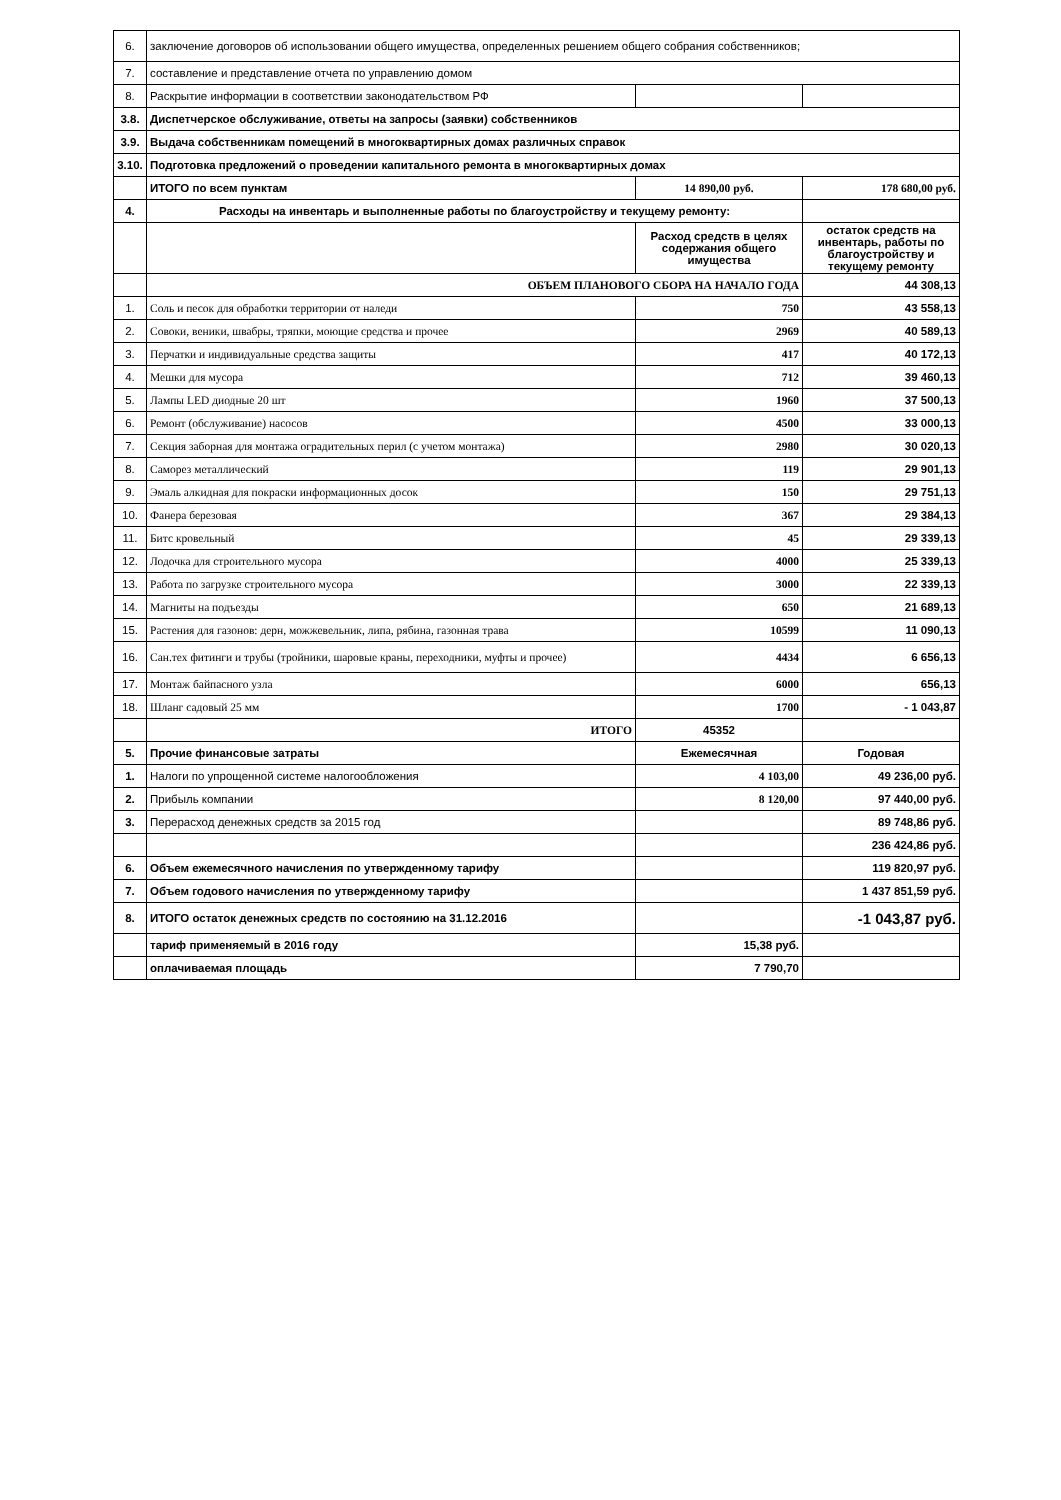| 6. | заключение договоров об использовании общего имущества, определенных решением общего собрания собственников; | | |
| 7. | составление и представление отчета по управлению домом | | |
| 8. | Раскрытие информации в соответствии законодательством РФ | | |
| 3.8. | Диспетчерское обслуживание, ответы на запросы (заявки) собственников | | |
| 3.9. | Выдача собственникам помещений в многоквартирных домах различных справок | | |
| 3.10. | Подготовка предложений о проведении капитального ремонта в многоквартирных домах | | |
| | ИТОГО по всем пунктам | 14 890,00 руб. | 178 680,00 руб. |
| 4. | Расходы на инвентарь и выполненные работы по благоустройству и текущему ремонту: | | |
| | | Расход средств в целях содержания общего имущества | остаток средств на инвентарь, работы по благоустройству и текущему ремонту |
| | ОБЪЕМ ПЛАНОВОГО СБОРА НА НАЧАЛО ГОДА | | 44 308,13 |
| 1. | Соль и песок для обработки территории от наледи | 750 | 43 558,13 |
| 2. | Совоки, веники, швабры, тряпки, моющие средства и прочее | 2969 | 40 589,13 |
| 3. | Перчатки и индивидуальные средства защиты | 417 | 40 172,13 |
| 4. | Мешки для мусора | 712 | 39 460,13 |
| 5. | Лампы LED диодные 20 шт | 1960 | 37 500,13 |
| 6. | Ремонт (обслуживание) насосов | 4500 | 33 000,13 |
| 7. | Секция заборная для монтажа оградительных перил (с учетом монтажа) | 2980 | 30 020,13 |
| 8. | Саморез металлический | 119 | 29 901,13 |
| 9. | Эмаль алкидная для покраски информационных досок | 150 | 29 751,13 |
| 10. | Фанера березовая | 367 | 29 384,13 |
| 11. | Битс кровельный | 45 | 29 339,13 |
| 12. | Лодочка для строительного мусора | 4000 | 25 339,13 |
| 13. | Работа по загрузке строительного мусора | 3000 | 22 339,13 |
| 14. | Магниты на подъезды | 650 | 21 689,13 |
| 15. | Растения для газонов: дерн, можжевельник, липа, рябина, газонная трава | 10599 | 11 090,13 |
| 16. | Сан.тех фитинги и трубы (тройники, шаровые краны, переходники, муфты и прочее) | 4434 | 6 656,13 |
| 17. | Монтаж байпасного узла | 6000 | 656,13 |
| 18. | Шланг садовый 25 мм | 1700 | - 1 043,87 |
| | ИТОГО | 45352 | |
| 5. | Прочие финансовые затраты | Ежемесячная | Годовая |
| 1. | Налоги по упрощенной системе налогообложения | 4 103,00 | 49 236,00 руб. |
| 2. | Прибыль компании | 8 120,00 | 97 440,00 руб. |
| 3. | Перерасход денежных средств за 2015 год | | 89 748,86 руб. |
| | | | 236 424,86 руб. |
| 6. | Объем ежемесячного начисления по утвержденному тарифу | | 119 820,97 руб. |
| 7. | Объем годового начисления по утвержденному тарифу | | 1 437 851,59 руб. |
| 8. | ИТОГО остаток денежных средств по состоянию на 31.12.2016 | | -1 043,87 руб. |
| | тариф применяемый в 2016 году | 15,38 руб. | |
| | оплачиваемая площадь | 7 790,70 | |